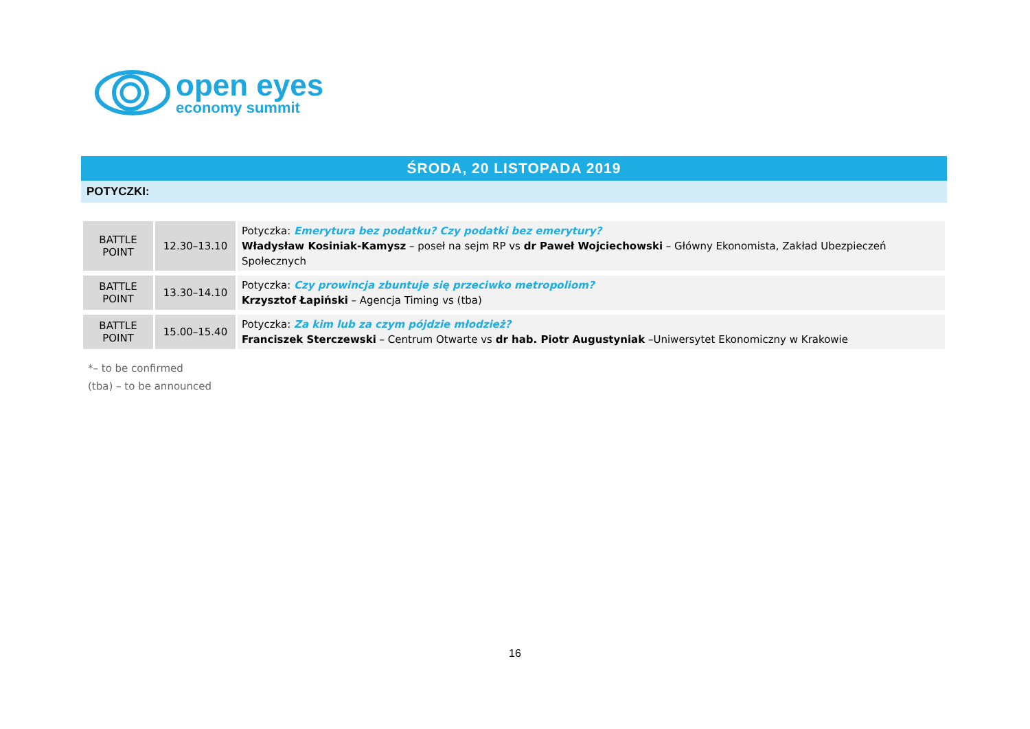open eyes
economy summit
ŚRODA, 20 LISTOPADA 2019
POTYCZKI:
| BATTLE POINT | 12.30–13.10 | Potyczka: Emerytura bez podatku? Czy podatki bez emerytury? Władysław Kosiniak-Kamysz – poseł na sejm RP vs dr Paweł Wojciechowski – Główny Ekonomista, Zakład Ubezpieczeń Społecznych |
| BATTLE POINT | 13.30–14.10 | Potyczka: Czy prowincja zbuntuje się przeciwko metropoliom? Krzysztof Łapiński – Agencja Timing vs (tba) |
| BATTLE POINT | 15.00–15.40 | Potyczka: Za kim lub za czym pójdzie młodzież? Franciszek Sterczewski – Centrum Otwarte vs dr hab. Piotr Augustyniak –Uniwersytet Ekonomiczny w Krakowie |
*– to be confirmed
(tba) – to be announced
16